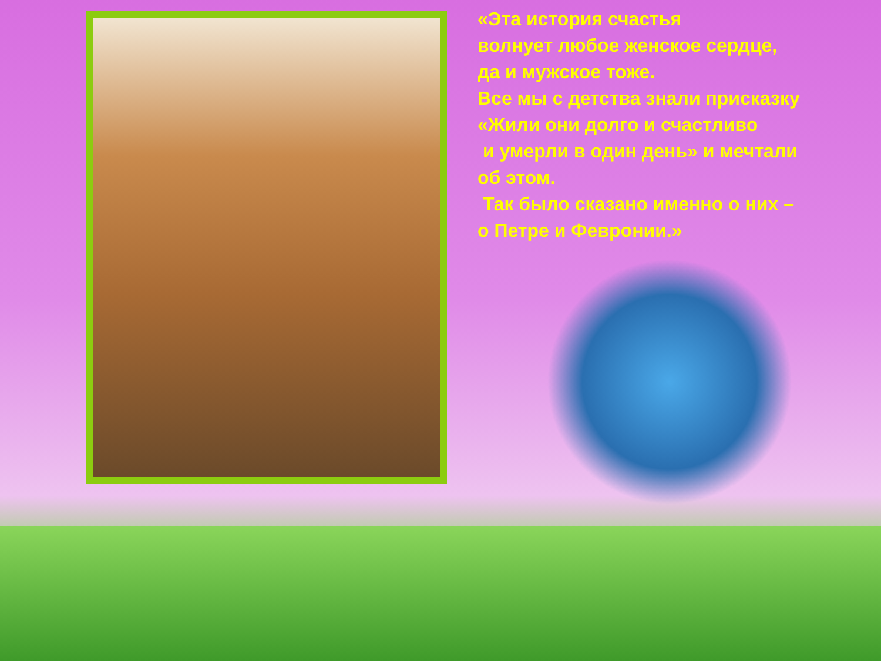«Эта история счастья
волнует любое женское сердце,
да и мужское тоже.
Все мы с детства знали присказку
«Жили они долго и счастливо
и умерли в один день» и мечтали
об этом.
Так было сказано именно о них –
о Петре и Февронии.»